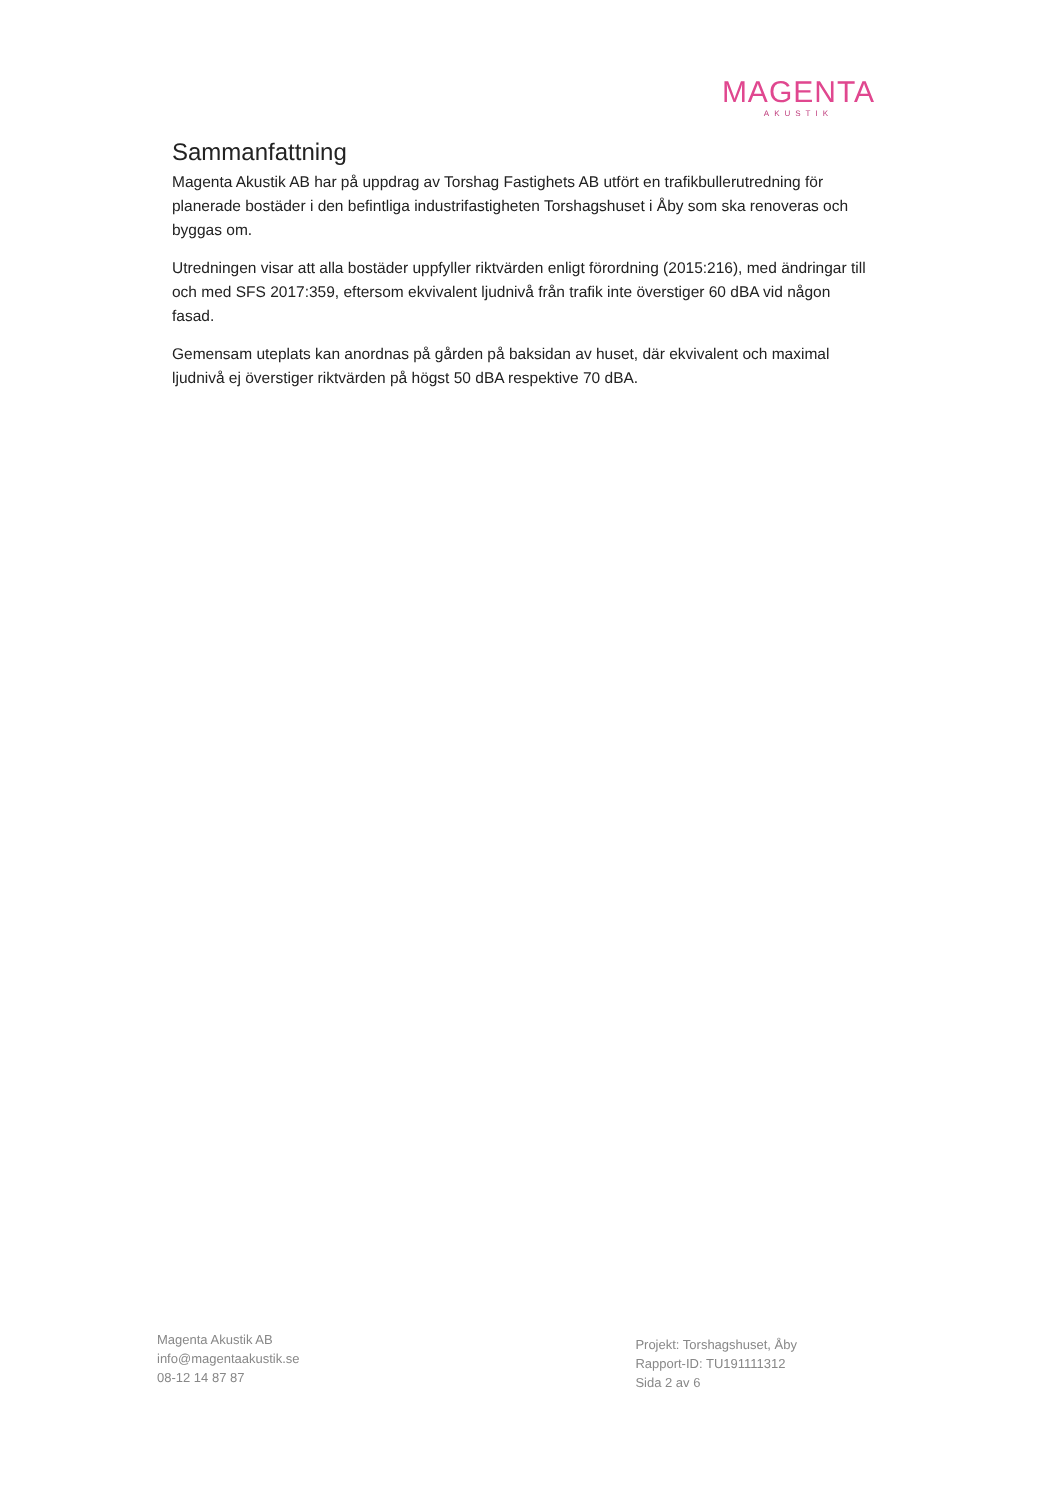MAGENTA
AKUSTIK
Sammanfattning
Magenta Akustik AB har på uppdrag av Torshag Fastighets AB utfört en trafikbullerutredning för planerade bostäder i den befintliga industrifastigheten Torshagshuset i Åby som ska renoveras och byggas om.
Utredningen visar att alla bostäder uppfyller riktvärden enligt förordning (2015:216), med ändringar till och med SFS 2017:359, eftersom ekvivalent ljudnivå från trafik inte överstiger 60 dBA vid någon fasad.
Gemensam uteplats kan anordnas på gården på baksidan av huset, där ekvivalent och maximal ljudnivå ej överstiger riktvärden på högst 50 dBA respektive 70 dBA.
Magenta Akustik AB
info@magentaakustik.se
08-12 14 87 87
Projekt: Torshagshuset, Åby
Rapport-ID: TU191111312
Sida 2 av 6